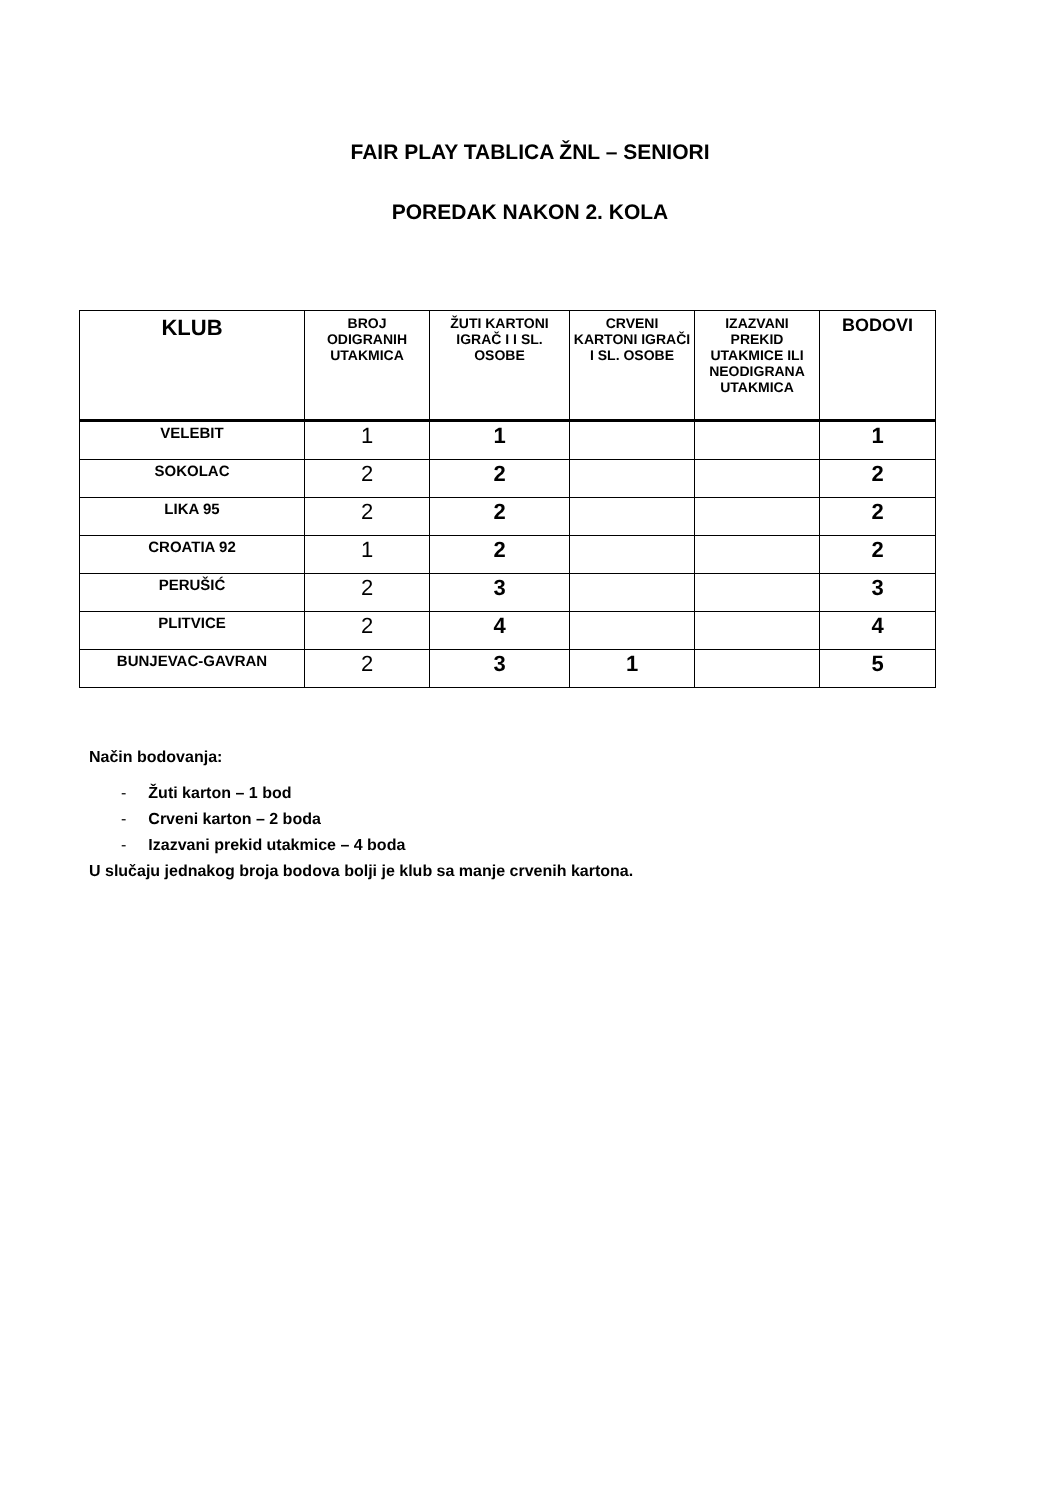FAIR PLAY TABLICA ŽNL – SENIORI
POREDAK NAKON 2. KOLA
| KLUB | BROJ ODIGRANIH UTAKMICA | ŽUTI KARTONI IGRAČ I I SL. OSOBE | CRVENI KARTONI IGRAČI I SL. OSOBE | IZAZVANI PREKID UTAKMICE ILI NEODIGRANA UTAKMICA | BODOVI |
| --- | --- | --- | --- | --- | --- |
| VELEBIT | 1 | 1 | | | 1 |
| SOKOLAC | 2 | 2 | | | 2 |
| LIKA 95 | 2 | 2 | | | 2 |
| CROATIA 92 | 1 | 2 | | | 2 |
| PERUŠIĆ | 2 | 3 | | | 3 |
| PLITVICE | 2 | 4 | | | 4 |
| BUNJEVAC-GAVRAN | 2 | 3 | 1 | | 5 |
Način bodovanja:
- Žuti karton – 1 bod
- Crveni karton – 2 boda
- Izazvani prekid utakmice – 4 boda
U slučaju jednakog broja bodova bolji je klub sa manje crvenih kartona.